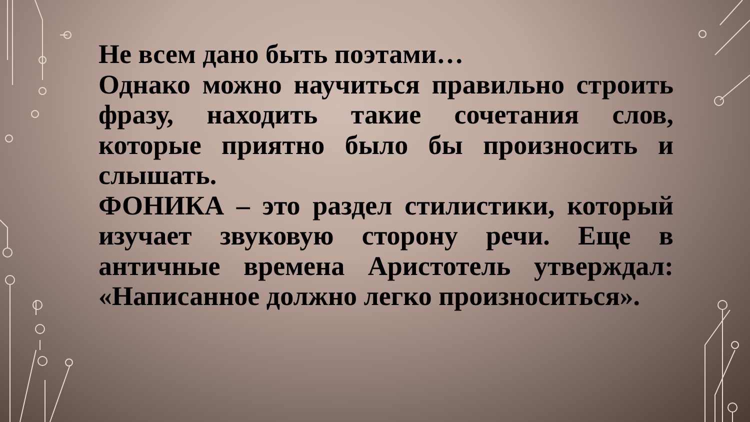Не всем дано быть поэтами…
Однако можно научиться правильно строить фразу, находить такие сочетания слов, которые приятно было бы произносить и слышать.
ФОНИКА – это раздел стилистики, который изучает звуковую сторону речи. Еще в античные времена Аристотель утверждал: «Написанное должно легко произноситься».